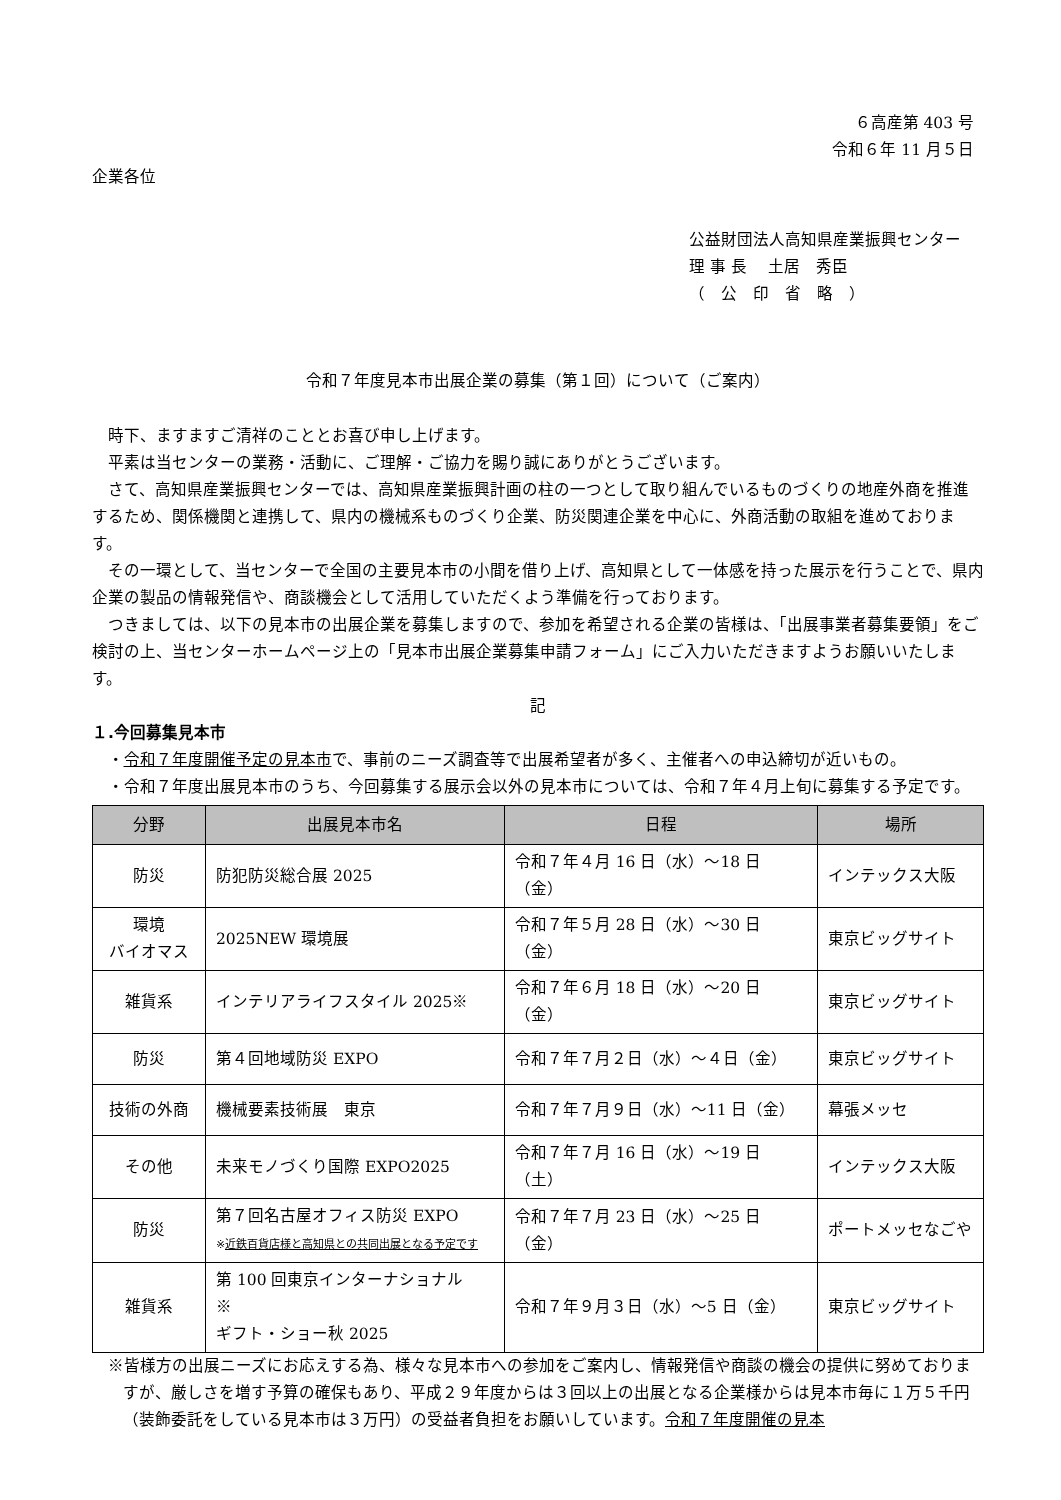６高産第 403 号
令和６年 11 月５日
企業各位
公益財団法人高知県産業振興センター
理 事 長　 土居　秀臣
（　公　印　省　略　）
令和７年度見本市出展企業の募集（第１回）について（ご案内）
時下、ますますご清祥のこととお喜び申し上げます。
平素は当センターの業務・活動に、ご理解・ご協力を賜り誠にありがとうございます。
さて、高知県産業振興センターでは、高知県産業振興計画の柱の一つとして取り組んでいるものづくりの地産外商を推進するため、関係機関と連携して、県内の機械系ものづくり企業、防災関連企業を中心に、外商活動の取組を進めております。
その一環として、当センターで全国の主要見本市の小間を借り上げ、高知県として一体感を持った展示を行うことで、県内企業の製品の情報発信や、商談機会として活用していただくよう準備を行っております。
つきましては、以下の見本市の出展企業を募集しますので、参加を希望される企業の皆様は、「出展事業者募集要領」をご検討の上、当センターホームページ上の「見本市出展企業募集申請フォーム」にご入力いただきますようお願いいたします。
記
１.今回募集見本市
・令和７年度開催予定の見本市で、事前のニーズ調査等で出展希望者が多く、主催者への申込締切が近いもの。
・令和７年度出展見本市のうち、今回募集する展示会以外の見本市については、令和７年４月上旬に募集する予定です。
| 分野 | 出展見本市名 | 日程 | 場所 |
| --- | --- | --- | --- |
| 防災 | 防犯防災総合展 2025 | 令和７年４月 16 日（水）～18 日（金） | インテックス大阪 |
| 環境 バイオマス | 2025NEW 環境展 | 令和７年５月 28 日（水）～30 日（金） | 東京ビッグサイト |
| 雑貨系 | インテリアライフスタイル 2025※ | 令和７年６月 18 日（水）～20 日（金） | 東京ビッグサイト |
| 防災 | 第４回地域防災 EXPO | 令和７年７月２日（水）～４日（金） | 東京ビッグサイト |
| 技術の外商 | 機械要素技術展 東京 | 令和７年７月９日（水）～11 日（金） | 幕張メッセ |
| その他 | 未来モノづくり国際 EXPO2025 | 令和７年７月 16 日（水）～19 日（土） | インテックス大阪 |
| 防災 | 第７回名古屋オフィス防災 EXPO ※ 近鉄百貨店様と高知県との共同出展となる予定です | 令和７年７月 23 日（水）～25 日（金） | ポートメッセなごや |
| 雑貨系 | 第 100 回東京インターナショナル ※ ギフト・ショー秋 2025 | 令和７年９月３日（水）～5 日（金） | 東京ビッグサイト |
※皆様方の出展ニーズにお応えする為、様々な見本市への参加をご案内し、情報発信や商談の機会の提供に努めておりますが、厳しさを増す予算の確保もあり、平成２９年度からは３回以上の出展となる企業様からは見本市毎に１万５千円（装飾委託をしている見本市は３万円）の受益者負担をお願いしています。令和７年度開催の見本